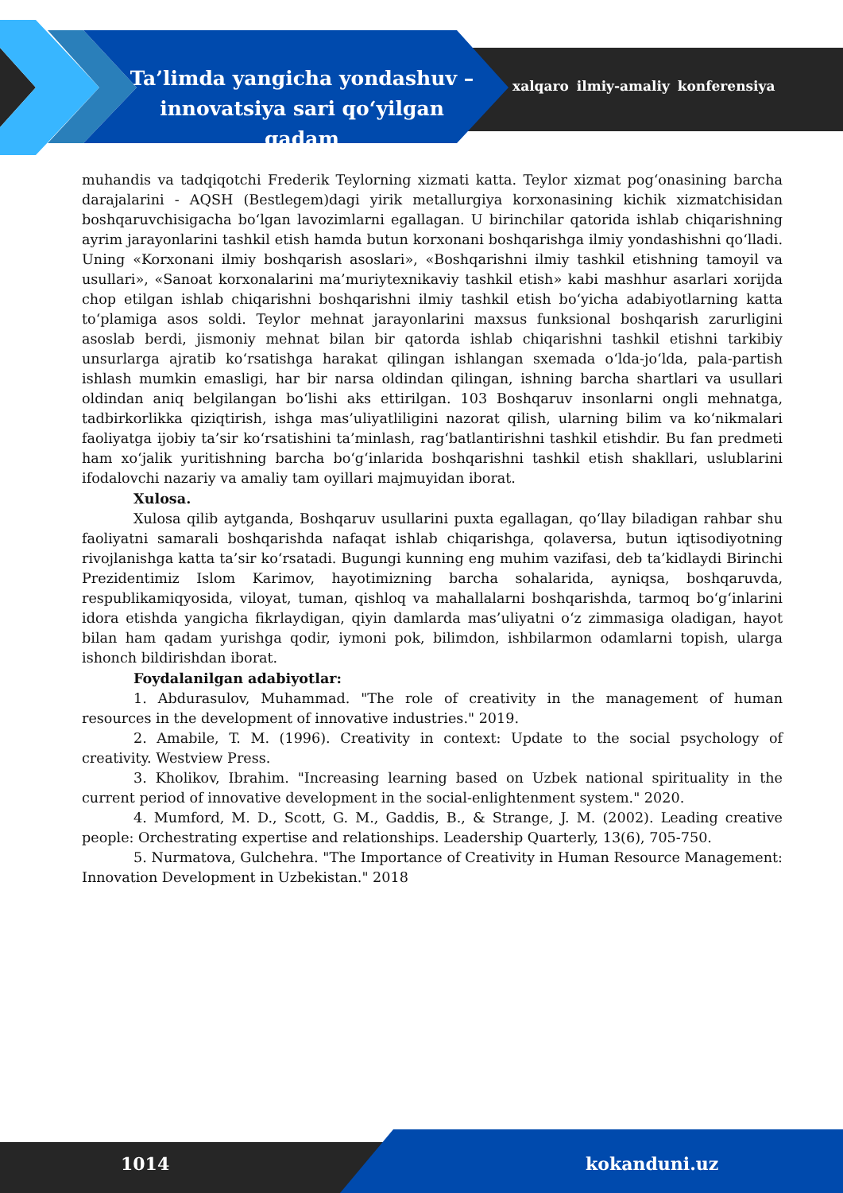Ta’limda yangicha yondashuv – innovatsiya sari qo‘yilgan qadam
xalqaro ilmiy-amaliy konferensiya
muhandis va tadqiqotchi Frederik Teylorning xizmati katta. Teylor xizmat pog‘onasining barcha darajalarini - AQSH (Bestlegem)dagi yirik metallurgiya korxonasining kichik xizmatchisidan boshqaruvchisigacha bo‘lgan lavozimlarni egallagan. U birinchilar qatorida ishlab chiqarishning ayrim jarayonlarini tashkil etish hamda butun korxonani boshqarishga ilmiy yondashishni qo‘lladi. Uning «Korxonani ilmiy boshqarish asoslari», «Boshqarishni ilmiy tashkil etishning tamoyil va usullari», «Sanoat korxonalarini ma’muriytexnikaviy tashkil etish» kabi mashhur asarlari xorijda chop etilgan ishlab chiqarishni boshqarishni ilmiy tashkil etish bo‘yicha adabiyotlarning katta to‘plamiga asos soldi. Teylor mehnat jarayonlarini maxsus funksional boshqarish zarurligini asoslab berdi, jismoniy mehnat bilan bir qatorda ishlab chiqarishni tashkil etishni tarkibiy unsurlarga ajratib ko‘rsatishga harakat qilingan ishlangan sxemada o‘lda-jo‘lda, pala-partish ishlash mumkin emasligi, har bir narsa oldindan qilingan, ishning barcha shartlari va usullari oldindan aniq belgilangan bo‘lishi aks ettirilgan. 103 Boshqaruv insonlarni ongli mehnatga, tadbirkorlikka qiziqtirish, ishga mas’uliyatliligini nazorat qilish, ularning bilim va ko‘nikmalari faoliyatga ijobiy ta’sir ko‘rsatishini ta’minlash, rag‘batlantirishni tashkil etishdir. Bu fan predmeti ham xo‘jalik yuritishning barcha bo‘g‘inlarida boshqarishni tashkil etish shakllari, uslublarini ifodalovchi nazariy va amaliy tam oyillari majmuyidan iborat.
Xulosa.
Xulosa qilib aytganda, Boshqaruv usullarini puxta egallagan, qo‘llay biladigan rahbar shu faoliyatni samarali boshqarishda nafaqat ishlab chiqarishga, qolaversa, butun iqtisodiyotning rivojlanishga katta ta’sir ko‘rsatadi. Bugungi kunning eng muhim vazifasi, deb ta’kidlaydi Birinchi Prezidentimiz Islom Karimov, hayotimizning barcha sohalarida, ayniqsa, boshqaruvda, respublikamiqyosida, viloyat, tuman, qishloq va mahallalarni boshqarishda, tarmoq bo‘g‘inlarini idora etishda yangicha fikrlaydigan, qiyin damlarda mas’uliyatni o‘z zimmasiga oladigan, hayot bilan ham qadam yurishga qodir, iymoni pok, bilimdon, ishbilarmon odamlarni topish, ularga ishonch bildirishdan iborat.
Foydalanilgan adabiyotlar:
1. Abdurasulov, Muhammad. "The role of creativity in the management of human resources in the development of innovative industries." 2019.
2. Amabile, T. M. (1996). Creativity in context: Update to the social psychology of creativity. Westview Press.
3. Kholikov, Ibrahim. "Increasing learning based on Uzbek national spirituality in the current period of innovative development in the social-enlightenment system." 2020.
4. Mumford, M. D., Scott, G. M., Gaddis, B., & Strange, J. M. (2002). Leading creative people: Orchestrating expertise and relationships. Leadership Quarterly, 13(6), 705-750.
5. Nurmatova, Gulchehra. "The Importance of Creativity in Human Resource Management: Innovation Development in Uzbekistan." 2018
1014 kokanduni.uz